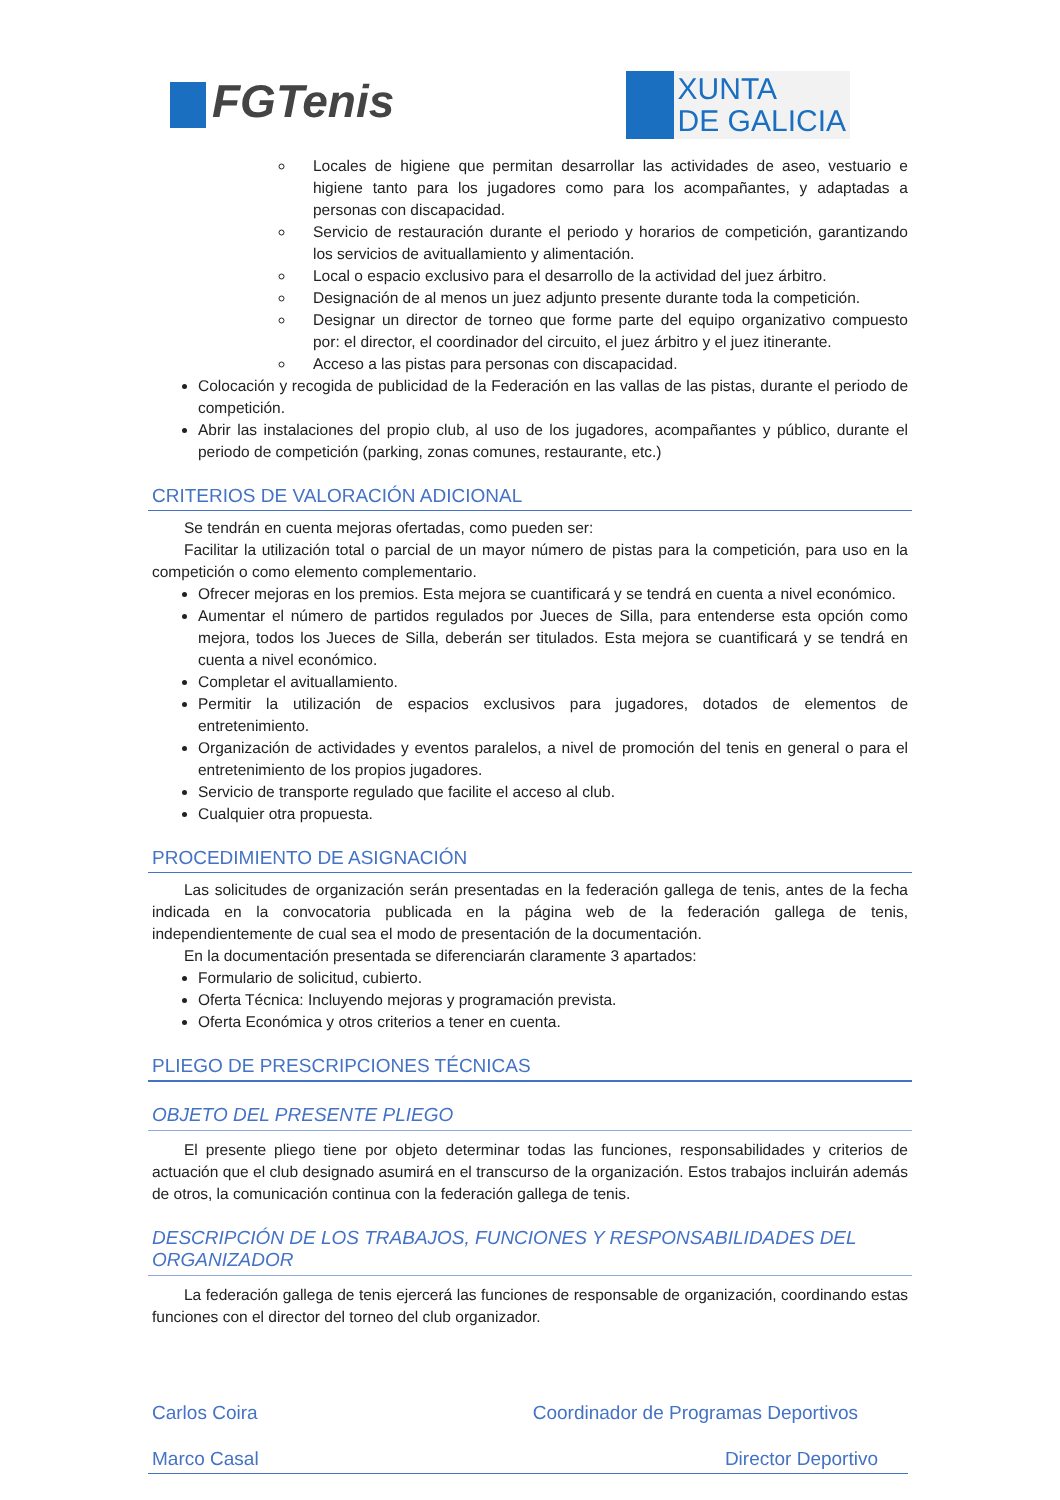FGTenis
XUNTA
DE GALICIA
Locales de higiene que permitan desarrollar las actividades de aseo, vestuario e higiene tanto para los jugadores como para los acompañantes, y adaptadas a personas con discapacidad.
Servicio de restauración durante el periodo y horarios de competición, garantizando los servicios de avituallamiento y alimentación.
Local o espacio exclusivo para el desarrollo de la actividad del juez árbitro.
Designación de al menos un juez adjunto presente durante toda la competición.
Designar un director de torneo que forme parte del equipo organizativo compuesto por: el director, el coordinador del circuito, el juez árbitro y el juez itinerante.
Acceso a las pistas para personas con discapacidad.
Colocación y recogida de publicidad de la Federación en las vallas de las pistas, durante el periodo de competición.
Abrir las instalaciones del propio club, al uso de los jugadores, acompañantes y público, durante el periodo de competición (parking, zonas comunes, restaurante, etc.)
CRITERIOS DE VALORACIÓN ADICIONAL
Se tendrán en cuenta mejoras ofertadas, como pueden ser:
Facilitar la utilización total o parcial de un mayor número de pistas para la competición, para uso en la competición o como elemento complementario.
Ofrecer mejoras en los premios. Esta mejora se cuantificará y se tendrá en cuenta a nivel económico.
Aumentar el número de partidos regulados por Jueces de Silla, para entenderse esta opción como mejora, todos los Jueces de Silla, deberán ser titulados. Esta mejora se cuantificará y se tendrá en cuenta a nivel económico.
Completar el avituallamiento.
Permitir la utilización de espacios exclusivos para jugadores, dotados de elementos de entretenimiento.
Organización de actividades y eventos paralelos, a nivel de promoción del tenis en general o para el entretenimiento de los propios jugadores.
Servicio de transporte regulado que facilite el acceso al club.
Cualquier otra propuesta.
PROCEDIMIENTO DE ASIGNACIÓN
Las solicitudes de organización serán presentadas en la federación gallega de tenis, antes de la fecha indicada en la convocatoria publicada en la página web de la federación gallega de tenis, independientemente de cual sea el modo de presentación de la documentación.
En la documentación presentada se diferenciarán claramente 3 apartados:
Formulario de solicitud, cubierto.
Oferta Técnica: Incluyendo mejoras y programación prevista.
Oferta Económica y otros criterios a tener en cuenta.
PLIEGO DE PRESCRIPCIONES TÉCNICAS
OBJETO DEL PRESENTE PLIEGO
El presente pliego tiene por objeto determinar todas las funciones, responsabilidades y criterios de actuación que el club designado asumirá en el transcurso de la organización. Estos trabajos incluirán además de otros, la comunicación continua con la federación gallega de tenis.
DESCRIPCIÓN DE LOS TRABAJOS, FUNCIONES Y RESPONSABILIDADES DEL ORGANIZADOR
La federación gallega de tenis ejercerá las funciones de responsable de organización, coordinando estas funciones con el director del torneo del club organizador.
Carlos Coira Coordinador de Programas Deportivos
Marco Casal Director Deportivo